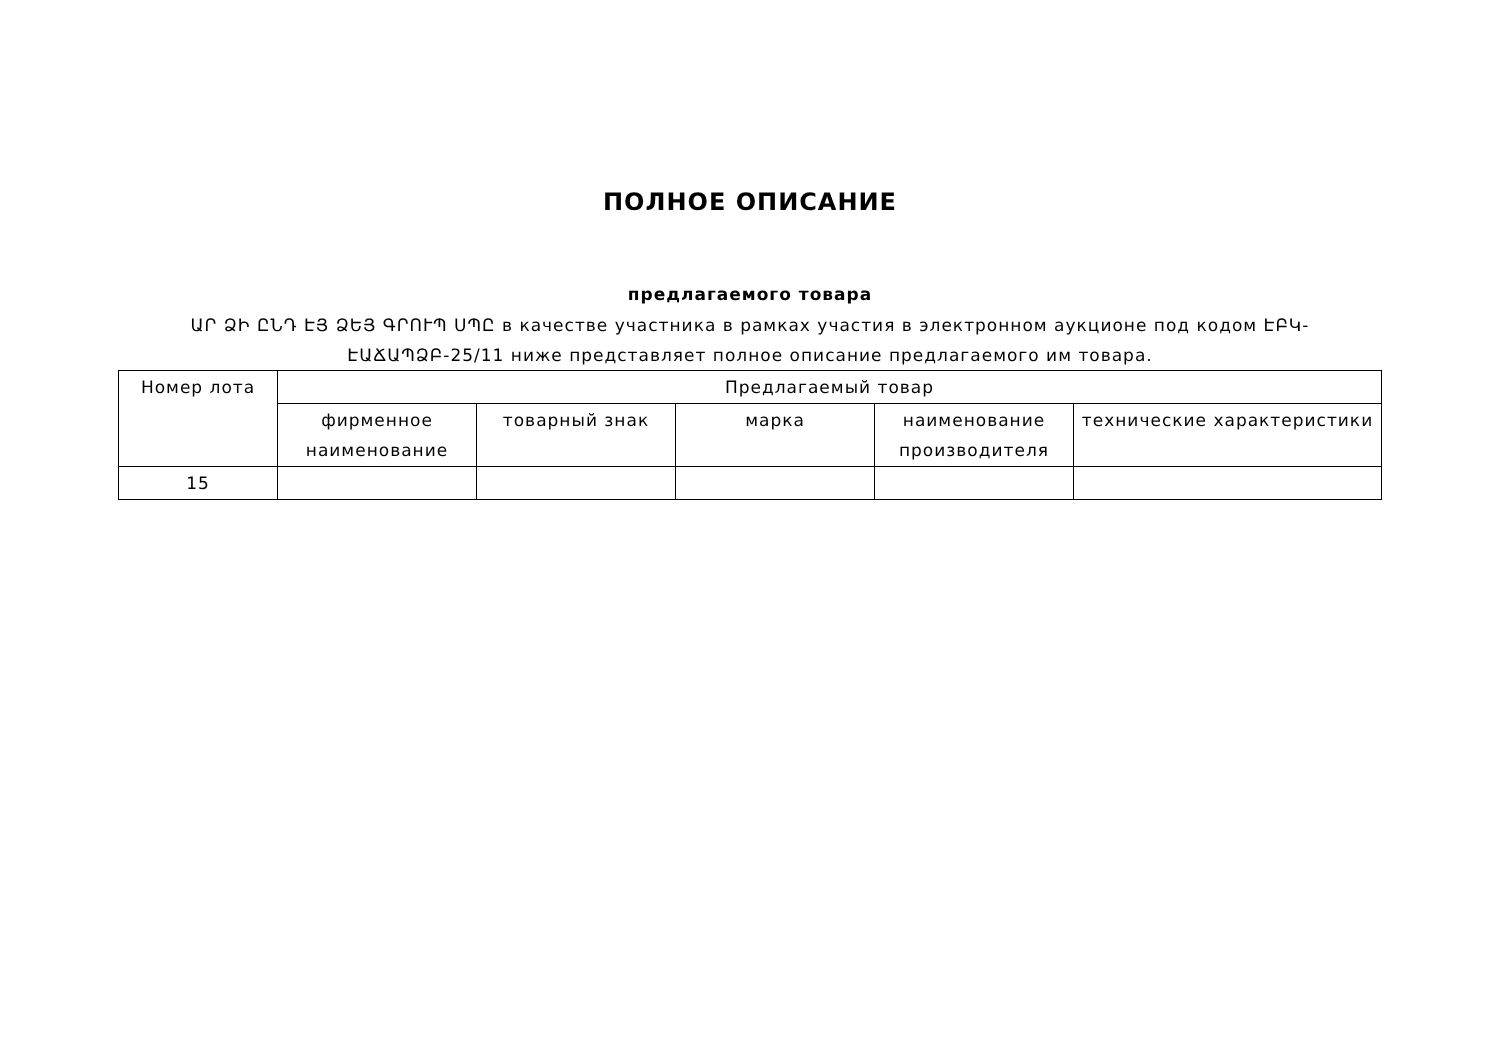ПОЛНОЕ ОПИСАНИЕ
предлагаемого товара
ԱՐ ՁԻ ԸՆԴ ԷՅ ՁԵՅ ԳՐՈՒՊ ՍՊԸ в качестве участника в рамках участия в электронном аукционе под кодом ԷԲԿ-ԷԱՃԱՊՁԲ-25/11 ниже представляет полное описание предлагаемого им товара.
| Номер лота | Предлагаемый товар | | | | |
| --- | --- | --- | --- | --- | --- |
| | фирменное наименование | товарный знак | марка | наименование производителя | технические характеристики |
| 15 | | | | | |